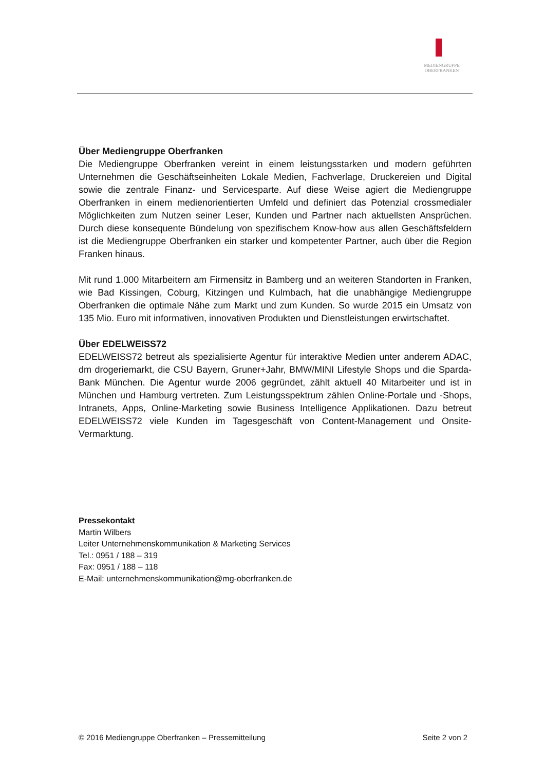MEDIENGRUPPE
OBERFRANKEN
Über Mediengruppe Oberfranken
Die Mediengruppe Oberfranken vereint in einem leistungsstarken und modern geführten Unternehmen die Geschäftseinheiten Lokale Medien, Fachverlage, Druckereien und Digital sowie die zentrale Finanz- und Servicesparte. Auf diese Weise agiert die Mediengruppe Oberfranken in einem medienorientierten Umfeld und definiert das Potenzial crossmedialer Möglichkeiten zum Nutzen seiner Leser, Kunden und Partner nach aktuellsten Ansprüchen. Durch diese konsequente Bündelung von spezifischem Know-how aus allen Geschäftsfeldern ist die Mediengruppe Oberfranken ein starker und kompetenter Partner, auch über die Region Franken hinaus.
Mit rund 1.000 Mitarbeitern am Firmensitz in Bamberg und an weiteren Standorten in Franken, wie Bad Kissingen, Coburg, Kitzingen und Kulmbach, hat die unabhängige Mediengruppe Oberfranken die optimale Nähe zum Markt und zum Kunden. So wurde 2015 ein Umsatz von 135 Mio. Euro mit informativen, innovativen Produkten und Dienstleistungen erwirtschaftet.
Über EDELWEISS72
EDELWEISS72 betreut als spezialisierte Agentur für interaktive Medien unter anderem ADAC, dm drogeriemarkt, die CSU Bayern, Gruner+Jahr, BMW/MINI Lifestyle Shops und die Sparda-Bank München. Die Agentur wurde 2006 gegründet, zählt aktuell 40 Mitarbeiter und ist in München und Hamburg vertreten. Zum Leistungsspektrum zählen Online-Portale und -Shops, Intranets, Apps, Online-Marketing sowie Business Intelligence Applikationen. Dazu betreut EDELWEISS72 viele Kunden im Tagesgeschäft von Content-Management und Onsite-Vermarktung.
Pressekontakt
Martin Wilbers
Leiter Unternehmenskommunikation & Marketing Services
Tel.: 0951 / 188 – 319
Fax: 0951 / 188 – 118
E-Mail: unternehmenskommunikation@mg-oberfranken.de
© 2016 Mediengruppe Oberfranken – Pressemitteilung Seite 2 von 2